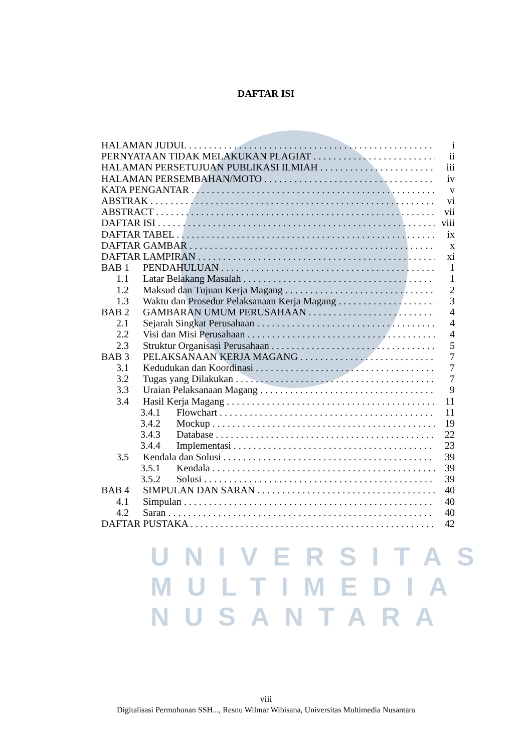UNIVERSITAS MULTIMEDIA NUSANTARA
DAFTAR ISI
HALAMAN JUDUL i
PERNYATAAN TIDAK MELAKUKAN PLAGIAT ii
HALAMAN PERSETUJUAN PUBLIKASI ILMIAH iii
HALAMAN PERSEMBAHAN/MOTO iv
KATA PENGANTAR v
ABSTRAK vi
ABSTRACT vii
DAFTAR ISI viii
DAFTAR TABEL ix
DAFTAR GAMBAR x
DAFTAR LAMPIRAN xi
BAB 1 PENDAHULUAN 1
1.1 Latar Belakang Masalah 1
1.2 Maksud dan Tujuan Kerja Magang 2
1.3 Waktu dan Prosedur Pelaksanaan Kerja Magang 3
BAB 2 GAMBARAN UMUM PERUSAHAAN 4
2.1 Sejarah Singkat Perusahaan 4
2.2 Visi dan Misi Perusahaan 4
2.3 Struktur Organisasi Perusahaan 5
BAB 3 PELAKSANAAN KERJA MAGANG 7
3.1 Kedudukan dan Koordinasi 7
3.2 Tugas yang Dilakukan 7
3.3 Uraian Pelaksanaan Magang 9
3.4 Hasil Kerja Magang 11
3.4.1 Flowchart 11
3.4.2 Mockup 19
3.4.3 Database 22
3.4.4 Implementasi 23
3.5 Kendala dan Solusi 39
3.5.1 Kendala 39
3.5.2 Solusi 39
BAB 4 SIMPULAN DAN SARAN 40
4.1 Simpulan 40
4.2 Saran 40
DAFTAR PUSTAKA 42
viii
Digitalisasi Permohonan SSH..., Resnu Wilmar Wibisana, Universitas Multimedia Nusantara